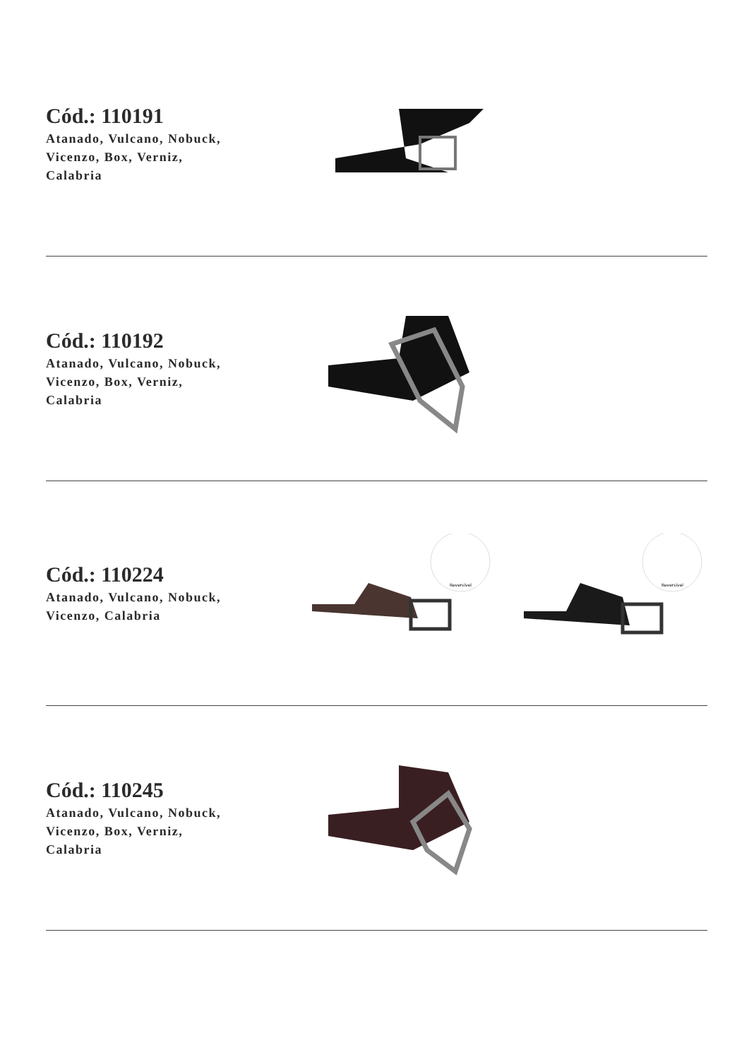Cód.: 110191
Atanado, Vulcano, Nobuck,
Vicenzo, Box, Verniz,
Calabria
Cód.: 110192
Atanado, Vulcano, Nobuck,
Vicenzo, Box, Verniz,
Calabria
Cód.: 110224
Atanado, Vulcano, Nobuck,
Vicenzo, Calabria
Reversível
Reversível
Cód.: 110245
Atanado, Vulcano, Nobuck,
Vicenzo, Box, Verniz,
Calabria